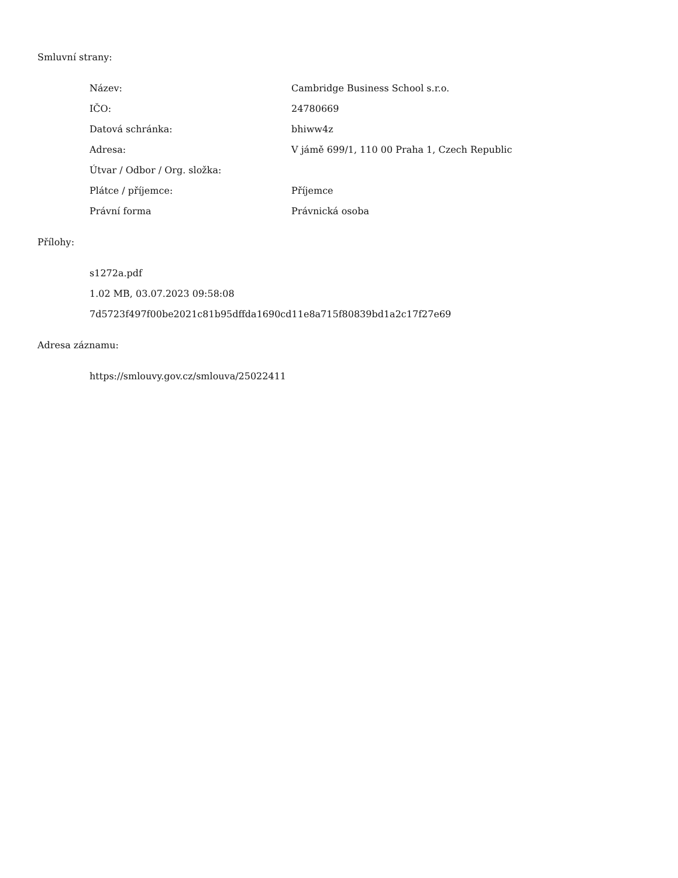Smluvní strany:
| Název: | Cambridge Business School s.r.o. |
| IČO: | 24780669 |
| Datová schránka: | bhiww4z |
| Adresa: | V jámě 699/1, 110 00 Praha 1, Czech Republic |
| Útvar / Odbor / Org. složka: | |
| Plátce / příjemce: | Příjemce |
| Právní forma | Právnická osoba |
Přílohy:
s1272a.pdf
1.02 MB, 03.07.2023 09:58:08
7d5723f497f00be2021c81b95dffda1690cd11e8a715f80839bd1a2c17f27e69
Adresa záznamu:
https://smlouvy.gov.cz/smlouva/25022411